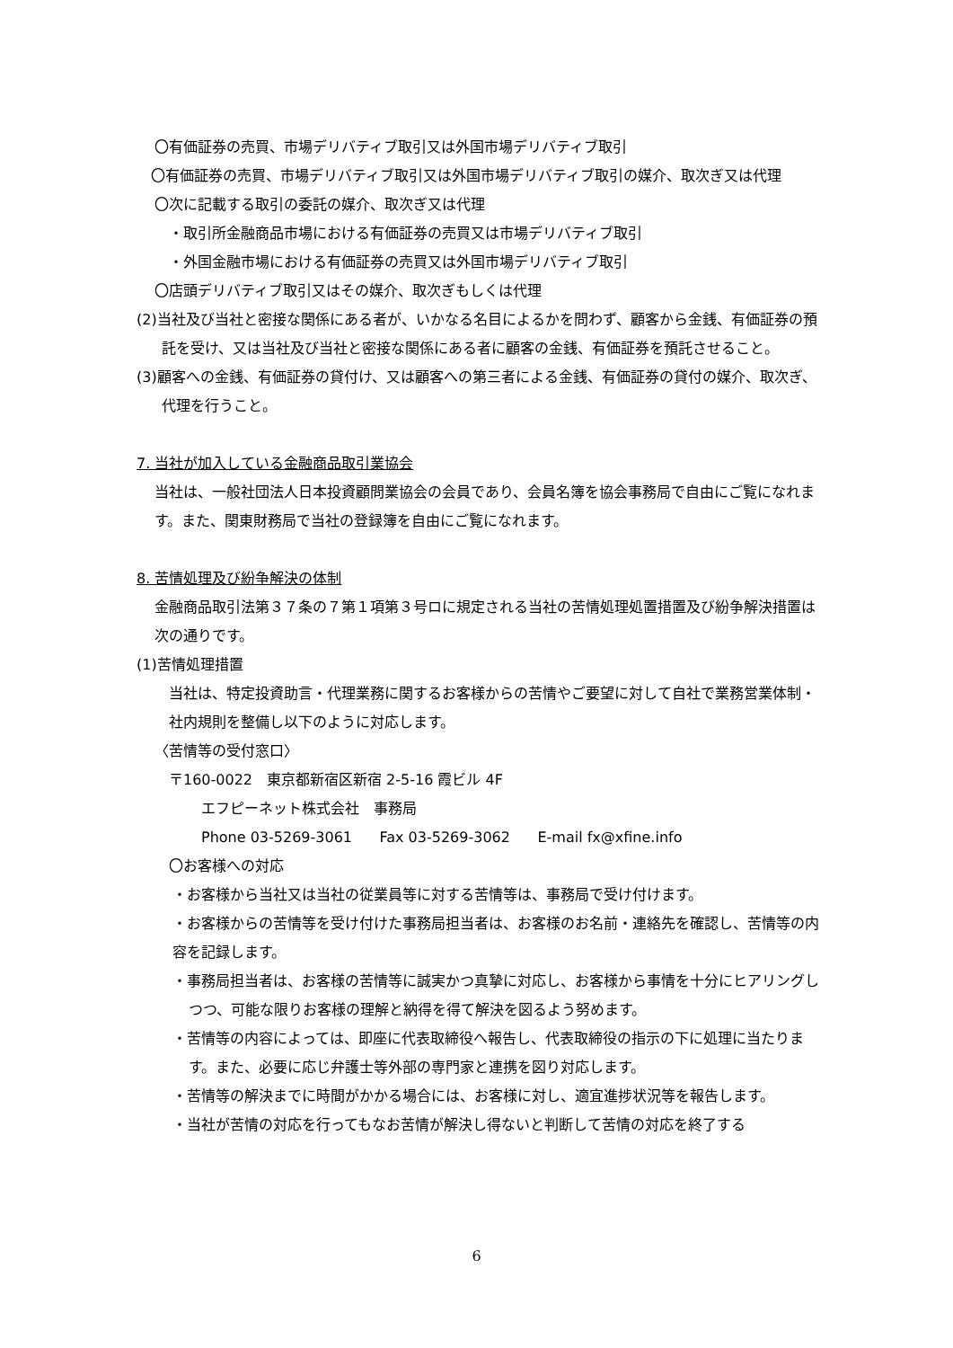〇有価証券の売買、市場デリバティブ取引又は外国市場デリバティブ取引
〇有価証券の売買、市場デリバティブ取引又は外国市場デリバティブ取引の媒介、取次ぎ又は代理
〇次に記載する取引の委託の媒介、取次ぎ又は代理
・取引所金融商品市場における有価証券の売買又は市場デリバティブ取引
・外国金融市場における有価証券の売買又は外国市場デリバティブ取引
〇店頭デリバティブ取引又はその媒介、取次ぎもしくは代理
(2)当社及び当社と密接な関係にある者が、いかなる名目によるかを問わず、顧客から金銭、有価証券の預託を受け、又は当社及び当社と密接な関係にある者に顧客の金銭、有価証券を預託させること。
(3)顧客への金銭、有価証券の貸付け、又は顧客への第三者による金銭、有価証券の貸付の媒介、取次ぎ、代理を行うこと。
7. 当社が加入している金融商品取引業協会
当社は、一般社団法人日本投資顧問業協会の会員であり、会員名簿を協会事務局で自由にご覧になれます。また、関東財務局で当社の登録簿を自由にご覧になれます。
8. 苦情処理及び紛争解決の体制
金融商品取引法第３７条の７第１項第３号ロに規定される当社の苦情処理処置措置及び紛争解決措置は次の通りです。
(1)苦情処理措置
当社は、特定投資助言・代理業務に関するお客様からの苦情やご要望に対して自社で業務営業体制・社内規則を整備し以下のように対応します。
〈苦情等の受付窓口〉
〒160-0022　東京都新宿区新宿 2-5-16 霞ビル 4F
エフピーネット株式会社　事務局
Phone 03-5269-3061 Fax 03-5269-3062 E-mail fx@xfine.info
〇お客様への対応
・お客様から当社又は当社の従業員等に対する苦情等は、事務局で受け付けます。
・お客様からの苦情等を受け付けた事務局担当者は、お客様のお名前・連絡先を確認し、苦情等の内容を記録します。
・事務局担当者は、お客様の苦情等に誠実かつ真摯に対応し、お客様から事情を十分にヒアリングしつつ、可能な限りお客様の理解と納得を得て解決を図るよう努めます。
・苦情等の内容によっては、即座に代表取締役へ報告し、代表取締役の指示の下に処理に当たります。また、必要に応じ弁護士等外部の専門家と連携を図り対応します。
・苦情等の解決までに時間がかかる場合には、お客様に対し、適宜進捗状況等を報告します。
・当社が苦情の対応を行ってもなお苦情が解決し得ないと判断して苦情の対応を終了する
6